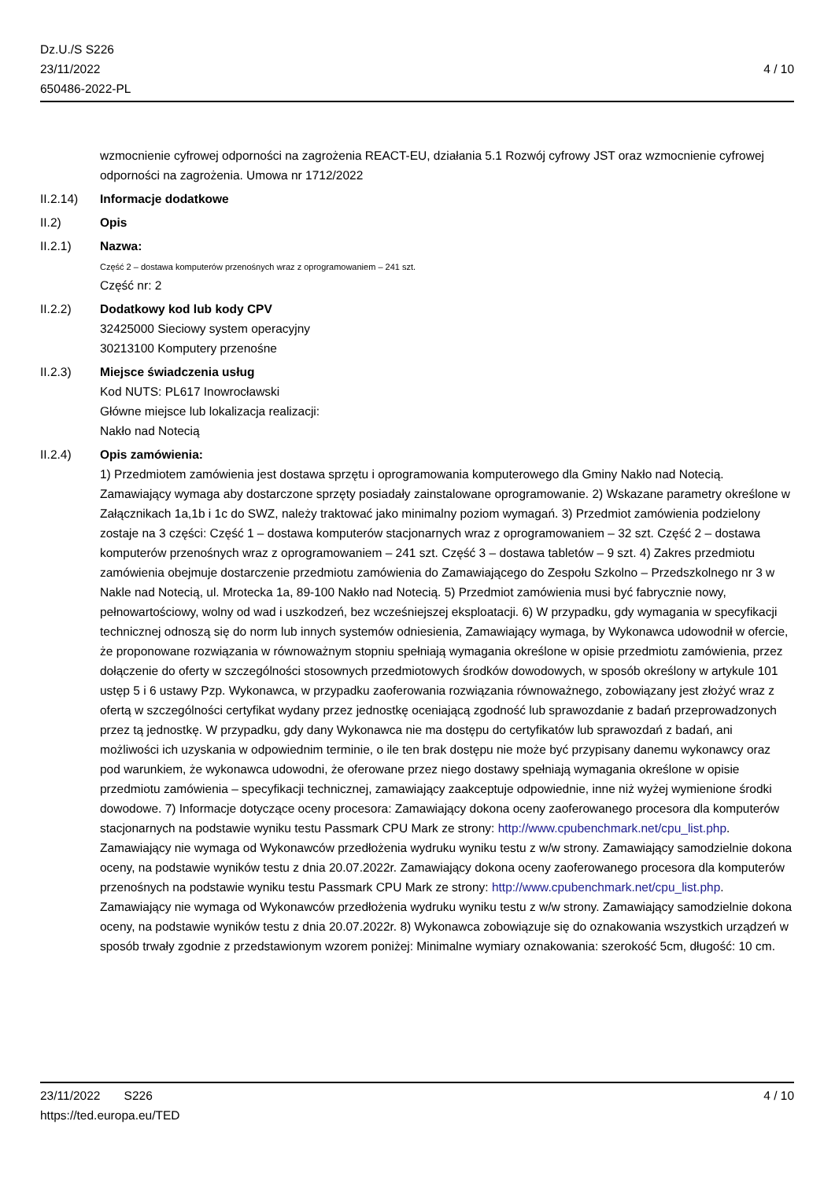Dz.U./S S226
23/11/2022
650486-2022-PL
4 / 10
wzmocnienie cyfrowej odporności na zagrożenia REACT-EU, działania 5.1 Rozwój cyfrowy JST oraz wzmocnienie cyfrowej odporności na zagrożenia. Umowa nr 1712/2022
II.2.14) Informacje dodatkowe
II.2) Opis
II.2.1) Nazwa:
Część 2 – dostawa komputerów przenośnych wraz z oprogramowaniem – 241 szt.
Część nr: 2
II.2.2) Dodatkowy kod lub kody CPV
32425000 Sieciowy system operacyjny
30213100 Komputery przenośne
II.2.3) Miejsce świadczenia usług
Kod NUTS: PL617 Inowrocławski
Główne miejsce lub lokalizacja realizacji:
Nakło nad Notecią
II.2.4) Opis zamówienia:
1) Przedmiotem zamówienia jest dostawa sprzętu i oprogramowania komputerowego dla Gminy Nakło nad Notecią. Zamawiający wymaga aby dostarczone sprzęty posiadały zainstalowane oprogramowanie. 2) Wskazane parametry określone w Załącznikach 1a,1b i 1c do SWZ, należy traktować jako minimalny poziom wymagań. 3) Przedmiot zamówienia podzielony zostaje na 3 części: Część 1 – dostawa komputerów stacjonarnych wraz z oprogramowaniem – 32 szt. Część 2 – dostawa komputerów przenośnych wraz z oprogramowaniem – 241 szt. Część 3 – dostawa tabletów – 9 szt. 4) Zakres przedmiotu zamówienia obejmuje dostarczenie przedmiotu zamówienia do Zamawiającego do Zespołu Szkolno – Przedszkolnego nr 3 w Nakle nad Notecią, ul. Mrotecka 1a, 89-100 Nakło nad Notecią. 5) Przedmiot zamówienia musi być fabrycznie nowy, pełnowartościowy, wolny od wad i uszkodzeń, bez wcześniejszej eksploatacji. 6) W przypadku, gdy wymagania w specyfikacji technicznej odnoszą się do norm lub innych systemów odniesienia, Zamawiający wymaga, by Wykonawca udowodnił w ofercie, że proponowane rozwiązania w równoważnym stopniu spełniają wymagania określone w opisie przedmiotu zamówienia, przez dołączenie do oferty w szczególności stosownych przedmiotowych środków dowodowych, w sposób określony w artykule 101 ustęp 5 i 6 ustawy Pzp. Wykonawca, w przypadku zaoferowania rozwiązania równoważnego, zobowiązany jest złożyć wraz z ofertą w szczególności certyfikat wydany przez jednostkę oceniającą zgodność lub sprawozdanie z badań przeprowadzonych przez tą jednostkę. W przypadku, gdy dany Wykonawca nie ma dostępu do certyfikatów lub sprawozdań z badań, ani możliwości ich uzyskania w odpowiednim terminie, o ile ten brak dostępu nie może być przypisany danemu wykonawcy oraz pod warunkiem, że wykonawca udowodni, że oferowane przez niego dostawy spełniają wymagania określone w opisie przedmiotu zamówienia – specyfikacji technicznej, zamawiający zaakceptuje odpowiednie, inne niż wyżej wymienione środki dowodowe. 7) Informacje dotyczące oceny procesora: Zamawiający dokona oceny zaoferowanego procesora dla komputerów stacjonarnych na podstawie wyniku testu Passmark CPU Mark ze strony: http://www.cpubenchmark.net/cpu_list.php. Zamawiający nie wymaga od Wykonawców przedłożenia wydruku wyniku testu z w/w strony. Zamawiający samodzielnie dokona oceny, na podstawie wyników testu z dnia 20.07.2022r. Zamawiający dokona oceny zaoferowanego procesora dla komputerów przenośnych na podstawie wyniku testu Passmark CPU Mark ze strony: http://www.cpubenchmark.net/cpu_list.php. Zamawiający nie wymaga od Wykonawców przedłożenia wydruku wyniku testu z w/w strony. Zamawiający samodzielnie dokona oceny, na podstawie wyników testu z dnia 20.07.2022r. 8) Wykonawca zobowiązuje się do oznakowania wszystkich urządzeń w sposób trwały zgodnie z przedstawionym wzorem poniżej: Minimalne wymiary oznakowania: szerokość 5cm, długość: 10 cm.
23/11/2022 S226
https://ted.europa.eu/TED
4 / 10